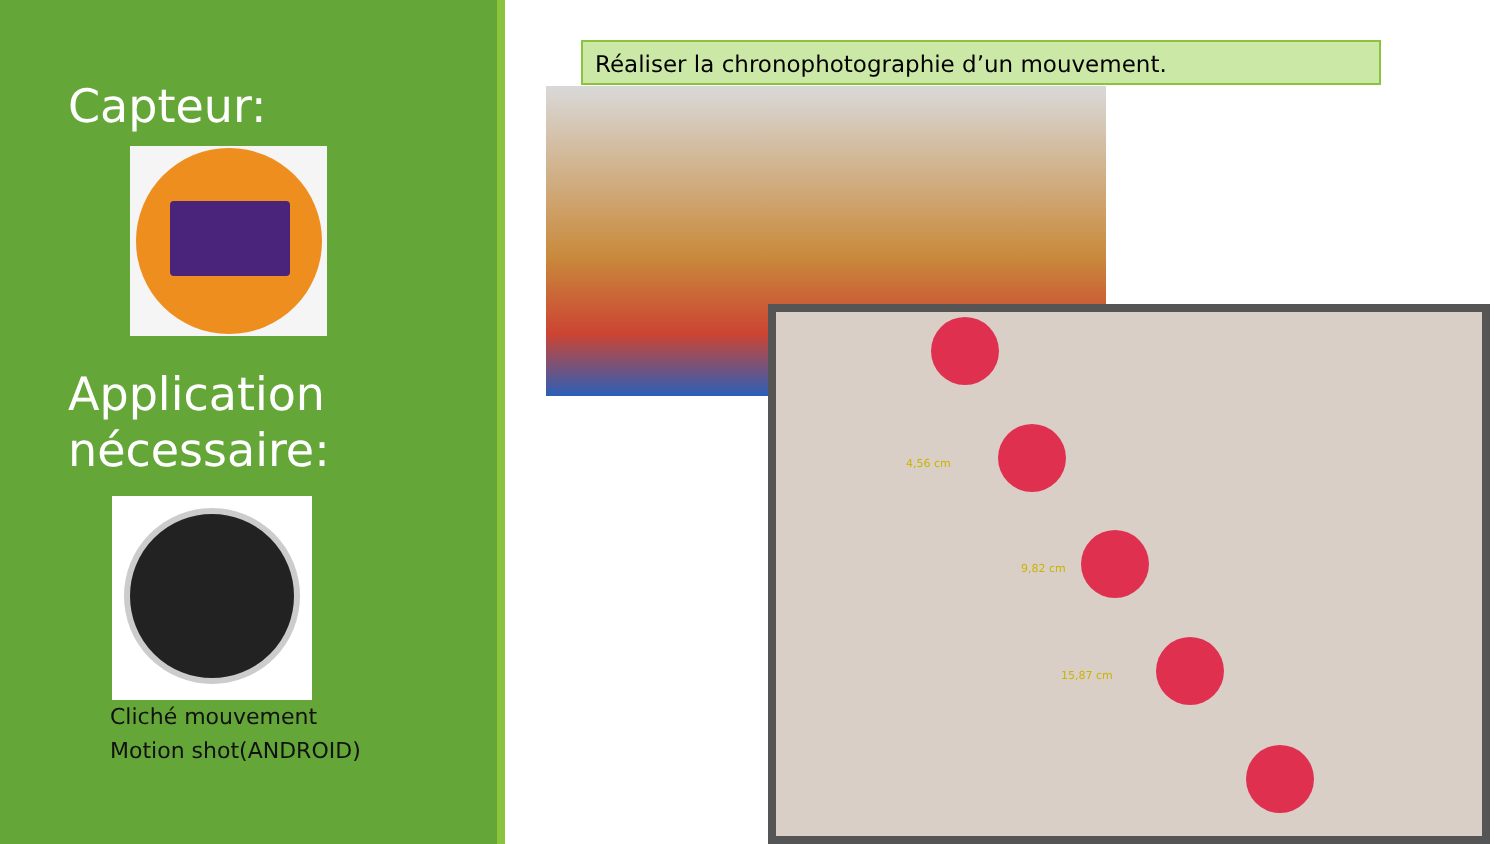Capteur:
Application
nécessaire:
Cliché mouvement
Motion shot(ANDROID)
Réaliser la chronophotographie d’un mouvement.
4,56 cm
9,82 cm
15,87 cm